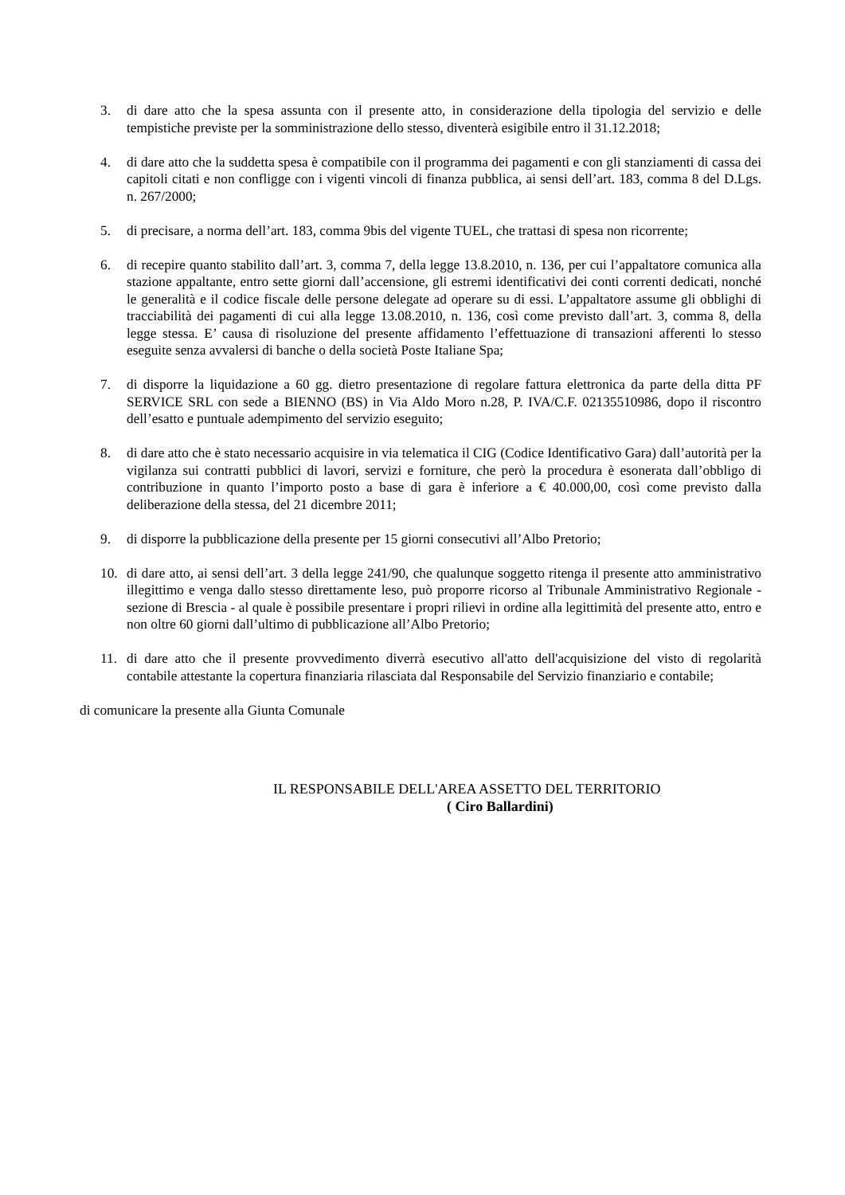3. di dare atto che la spesa assunta con il presente atto, in considerazione della tipologia del servizio e delle tempistiche previste per la somministrazione dello stesso, diventerà esigibile entro il 31.12.2018;
4. di dare atto che la suddetta spesa è compatibile con il programma dei pagamenti e con gli stanziamenti di cassa dei capitoli citati e non confligge con i vigenti vincoli di finanza pubblica, ai sensi dell’art. 183, comma 8 del D.Lgs. n. 267/2000;
5. di precisare, a norma dell’art. 183, comma 9bis del vigente TUEL, che trattasi di spesa non ricorrente;
6. di recepire quanto stabilito dall’art. 3, comma 7, della legge 13.8.2010, n. 136, per cui l’appaltatore comunica alla stazione appaltante, entro sette giorni dall’accensione, gli estremi identificativi dei conti correnti dedicati, nonché le generalità e il codice fiscale delle persone delegate ad operare su di essi. L’appaltatore assume gli obblighi di tracciabilità dei pagamenti di cui alla legge 13.08.2010, n. 136, così come previsto dall’art. 3, comma 8, della legge stessa. E’ causa di risoluzione del presente affidamento l’effettuazione di transazioni afferenti lo stesso eseguite senza avvalersi di banche o della società Poste Italiane Spa;
7. di disporre la liquidazione a 60 gg. dietro presentazione di regolare fattura elettronica da parte della ditta PF SERVICE SRL con sede a BIENNO (BS) in Via Aldo Moro n.28, P. IVA/C.F. 02135510986, dopo il riscontro dell’esatto e puntuale adempimento del servizio eseguito;
8. di dare atto che è stato necessario acquisire in via telematica il CIG (Codice Identificativo Gara) dall’autorità per la vigilanza sui contratti pubblici di lavori, servizi e forniture, che però la procedura è esonerata dall’obbligo di contribuzione in quanto l’importo posto a base di gara è inferiore a € 40.000,00, così come previsto dalla deliberazione della stessa, del 21 dicembre 2011;
9. di disporre la pubblicazione della presente per 15 giorni consecutivi all’Albo Pretorio;
10. di dare atto, ai sensi dell’art. 3 della legge 241/90, che qualunque soggetto ritenga il presente atto amministrativo illegittimo e venga dallo stesso direttamente leso, può proporre ricorso al Tribunale Amministrativo Regionale - sezione di Brescia - al quale è possibile presentare i propri rilievi in ordine alla legittimità del presente atto, entro e non oltre 60 giorni dall’ultimo di pubblicazione all’Albo Pretorio;
11. di dare atto che il presente provvedimento diverrà esecutivo all'atto dell'acquisizione del visto di regolarità contabile attestante la copertura finanziaria rilasciata dal Responsabile del Servizio finanziario e contabile;
di comunicare la presente alla Giunta Comunale
IL RESPONSABILE DELL'AREA ASSETTO DEL TERRITORIO
( Ciro Ballardini)